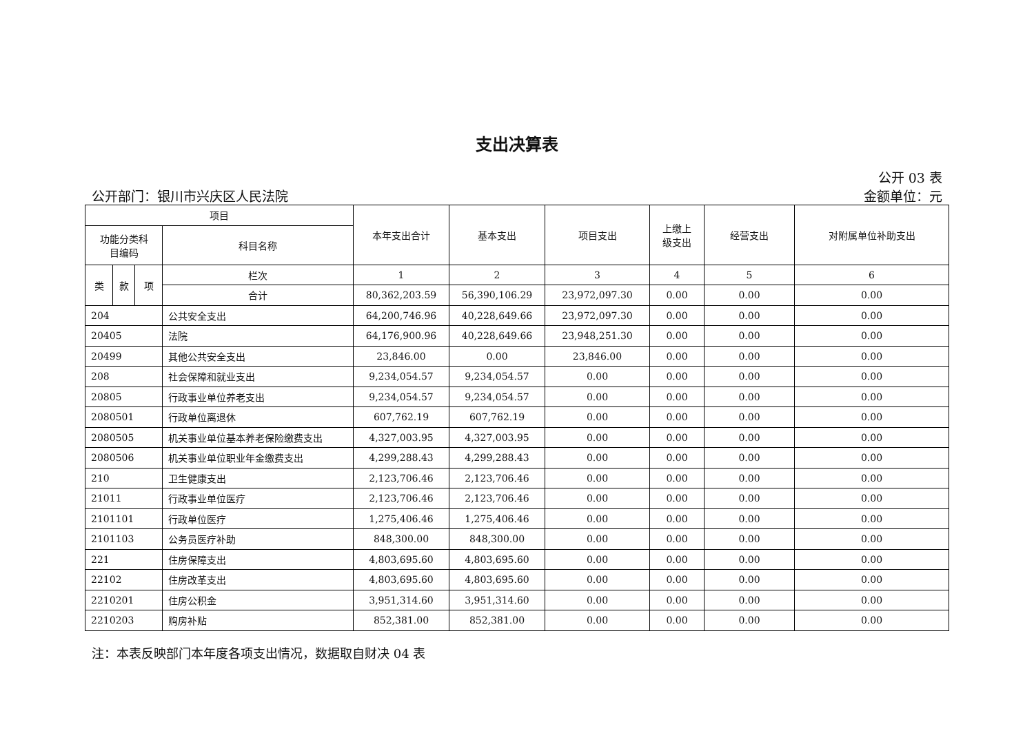支出决算表
公开 03 表
公开部门：银川市兴庆区人民法院 金额单位：元
| 项目 | | | | 本年支出合计 | 基本支出 | 项目支出 | 上缴上 级支出 | 经营支出 | 对附属单位补助支出 |
| --- | --- | --- | --- | --- | --- | --- | --- | --- | --- |
| 功能分类科 目编码 | | | 科目名称 | | | | | | |
| 类 | 款 | 项 | 栏次 | 1 | 2 | 3 | 4 | 5 | 6 |
| | | | 合计 | 80,362,203.59 | 56,390,106.29 | 23,972,097.30 | 0.00 | 0.00 | 0.00 |
| 204 | | | 公共安全支出 | 64,200,746.96 | 40,228,649.66 | 23,972,097.30 | 0.00 | 0.00 | 0.00 |
| 20405 | | | 法院 | 64,176,900.96 | 40,228,649.66 | 23,948,251.30 | 0.00 | 0.00 | 0.00 |
| 20499 | | | 其他公共安全支出 | 23,846.00 | 0.00 | 23,846.00 | 0.00 | 0.00 | 0.00 |
| 208 | | | 社会保障和就业支出 | 9,234,054.57 | 9,234,054.57 | 0.00 | 0.00 | 0.00 | 0.00 |
| 20805 | | | 行政事业单位养老支出 | 9,234,054.57 | 9,234,054.57 | 0.00 | 0.00 | 0.00 | 0.00 |
| 2080501 | | | 行政单位离退休 | 607,762.19 | 607,762.19 | 0.00 | 0.00 | 0.00 | 0.00 |
| 2080505 | | | 机关事业单位基本养老保险缴费支出 | 4,327,003.95 | 4,327,003.95 | 0.00 | 0.00 | 0.00 | 0.00 |
| 2080506 | | | 机关事业单位职业年金缴费支出 | 4,299,288.43 | 4,299,288.43 | 0.00 | 0.00 | 0.00 | 0.00 |
| 210 | | | 卫生健康支出 | 2,123,706.46 | 2,123,706.46 | 0.00 | 0.00 | 0.00 | 0.00 |
| 21011 | | | 行政事业单位医疗 | 2,123,706.46 | 2,123,706.46 | 0.00 | 0.00 | 0.00 | 0.00 |
| 2101101 | | | 行政单位医疗 | 1,275,406.46 | 1,275,406.46 | 0.00 | 0.00 | 0.00 | 0.00 |
| 2101103 | | | 公务员医疗补助 | 848,300.00 | 848,300.00 | 0.00 | 0.00 | 0.00 | 0.00 |
| 221 | | | 住房保障支出 | 4,803,695.60 | 4,803,695.60 | 0.00 | 0.00 | 0.00 | 0.00 |
| 22102 | | | 住房改革支出 | 4,803,695.60 | 4,803,695.60 | 0.00 | 0.00 | 0.00 | 0.00 |
| 2210201 | | | 住房公积金 | 3,951,314.60 | 3,951,314.60 | 0.00 | 0.00 | 0.00 | 0.00 |
| 2210203 | | | 购房补贴 | 852,381.00 | 852,381.00 | 0.00 | 0.00 | 0.00 | 0.00 |
注：本表反映部门本年度各项支出情况，数据取自财决 04 表